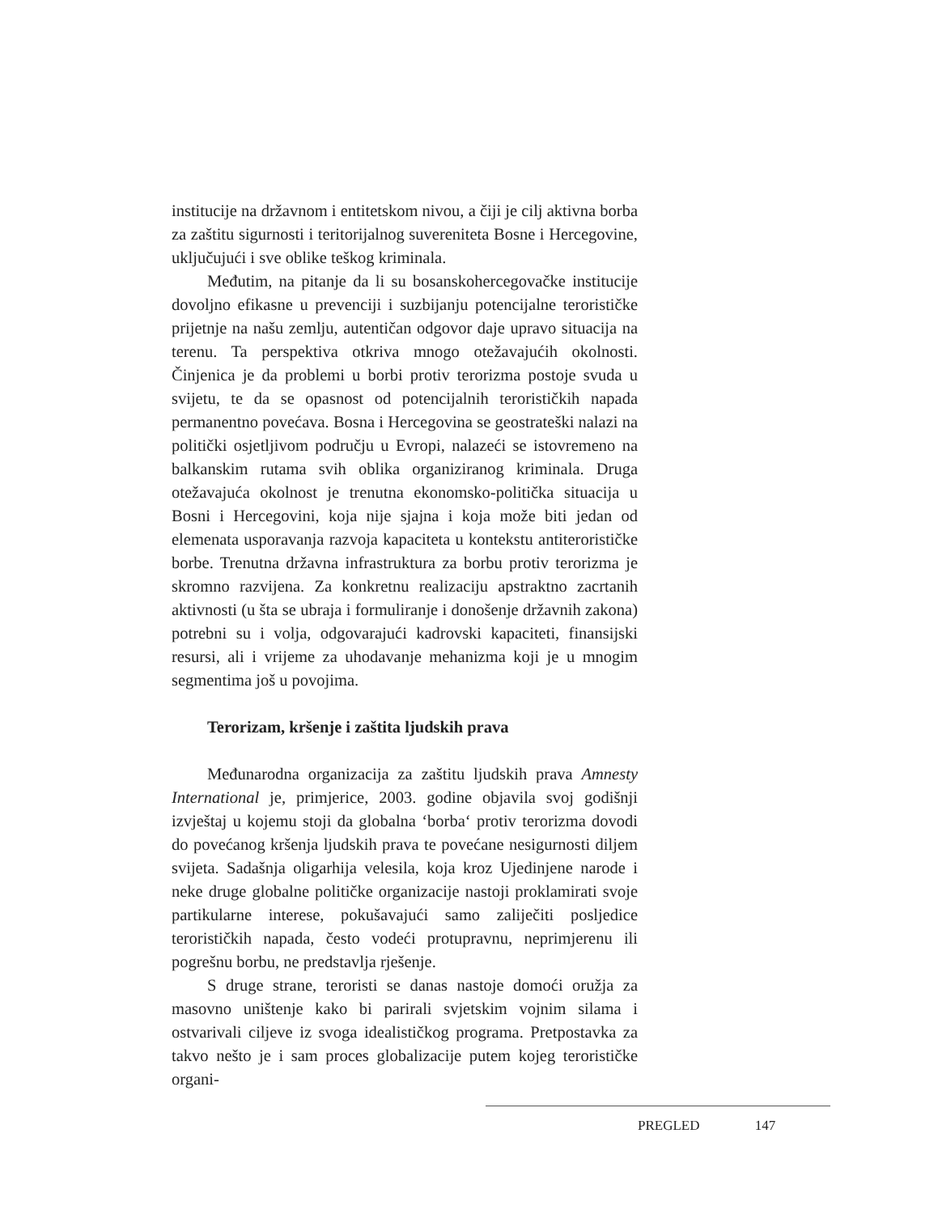institucije na državnom i entitetskom nivou, a čiji je cilj aktivna borba za zaštitu sigurnosti i teritorijalnog suvereniteta Bosne i Hercegovine, uključujući i sve oblike teškog kriminala.
Međutim, na pitanje da li su bosanskohercegovačke institucije dovoljno efikasne u prevenciji i suzbijanju potencijalne terorističke prijetnje na našu zemlju, autentičan odgovor daje upravo situacija na terenu. Ta perspektiva otkriva mnogo otežavajućih okolnosti. Činjenica je da problemi u borbi protiv terorizma postoje svuda u svijetu, te da se opasnost od potencijalnih terorističkih napada permanentno povećava. Bosna i Hercegovina se geostrateški nalazi na politički osjetljivom području u Evropi, nalazeći se istovremeno na balkanskim rutama svih oblika organiziranog kriminala. Druga otežavajuća okolnost je trenutna ekonomsko-politička situacija u Bosni i Hercegovini, koja nije sjajna i koja može biti jedan od elemenata usporavanja razvoja kapaciteta u kontekstu antiterorističke borbe. Trenutna državna infrastruktura za borbu protiv terorizma je skromno razvijena. Za konkretnu realizaciju apstraktno zacrtanih aktivnosti (u šta se ubraja i formuliranje i donošenje državnih zakona) potrebni su i volja, odgovarajući kadrovski kapaciteti, finansijski resursi, ali i vrijeme za uhodavanje mehanizma koji je u mnogim segmentima još u povojima.
Terorizam, kršenje i zaštita ljudskih prava
Međunarodna organizacija za zaštitu ljudskih prava Amnesty International je, primjerice, 2003. godine objavila svoj godišnji izvještaj u kojemu stoji da globalna ‘borba‘ protiv terorizma dovodi do povećanog kršenja ljudskih prava te povećane nesigurnosti diljem svijeta. Sadašnja oligarhija velesila, koja kroz Ujedinjene narode i neke druge globalne političke organizacije nastoji proklamirati svoje partikularne interese, pokušavajući samo zaliječiti posljedice terorističkih napada, često vodeći protupravnu, neprimjerenu ili pogrešnu borbu, ne predstavlja rješenje.
S druge strane, teroristi se danas nastoje domoći oružja za masovno uništenje kako bi parirali svjetskim vojnim silama i ostvarivali ciljeve iz svoga idealističkog programa. Pretpostavka za takvo nešto je i sam proces globalizacije putem kojeg terorističke organi-
PREGLED 147